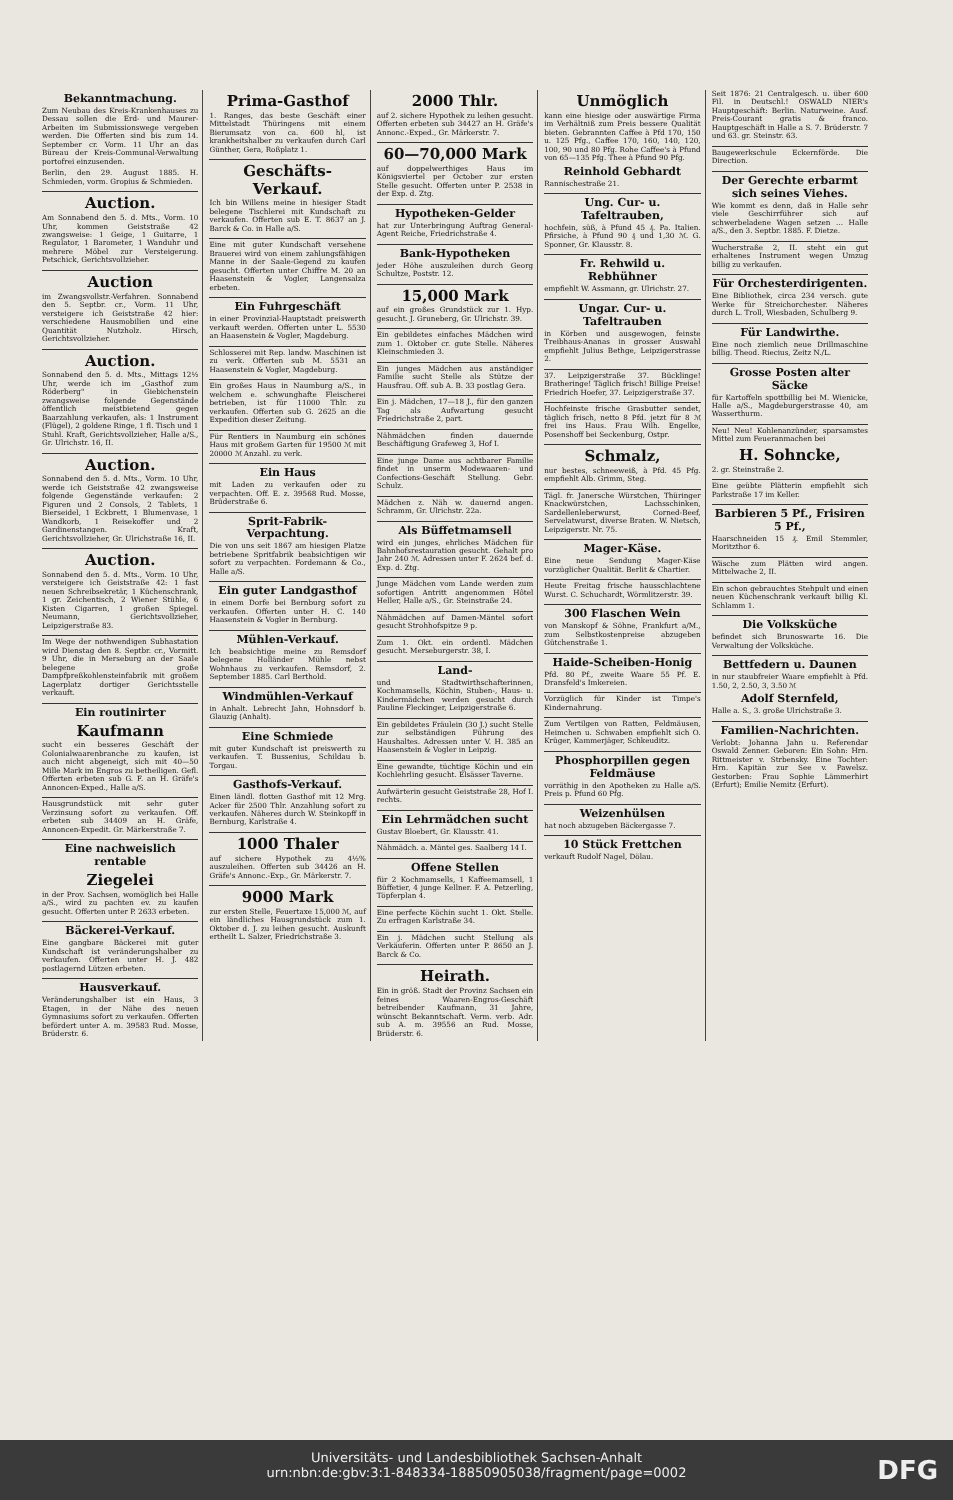Bekanntmachung.
Zum Neubau des Kreis-Krankenhauses zu Dessau sollen die Erd- und Maurer-Arbeiten im Submissionswege vergeben werden. Die Offerten sind bis zum 14. September cr. Vorm. 11 Uhr an das Büreau der Kreis-Communal-Verwaltung portofrei einzusenden.
Berlin, den 29. August 1885. H. Schmieden, vorm. Gropius & Schmieden.
Auction.
Am Sonnabend den 5. d. Mts., Vorm. 10 Uhr, kommen Geiststraße 42 zwangsweise: 1 Geige, 1 Guitarre, 1 Regulator, 1 Barometer, 1 Wanduhr und mehrere Möbel zur Versteigerung. Petschick, Gerichtsvollzieher.
Auction
im Zwangsvollstr.-Verfahren. Sonnabend den 5. Septbr. cr., Vorm. 11 Uhr, versteigere ich Geiststraße 42 hier: verschiedene Hausmobilien und eine Quantität Nutzholz. Hirsch, Gerichtsvollzieher.
Auction.
Sonnabend den 5. d. Mts., Mittags 12½ Uhr, werde ich im „Gasthof zum Röderberg" in Giebichenstein zwangsweise folgende Gegenstände öffentlich meistbietend gegen Baarzahlung verkaufen, als: 1 Instrument (Flügel), 2 goldene Ringe, 1 fl. Tisch und 1 Stuhl. Kraft, Gerichtsvollzieher, Halle a/S., Gr. Ulrichstr. 16, II.
Auction.
Sonnabend den 5. d. Mts., Vorm. 10 Uhr, werde ich Geiststraße 42 zwangsweise folgende Gegenstände verkaufen: 2 Figuren und 2 Consols, 2 Tablets, 1 Bierseidel, 1 Eckbrett, 1 Blumenvase, 1 Wandkorb, 1 Reisekoffer und 2 Gardinenstangen. Kraft, Gerichtsvollzieher, Gr. Ulrichstraße 16, II.
Auction.
Sonnabend den 5. d. Mts., Vorm. 10 Uhr, versteigere ich Geiststraße 42: 1 fast neuen Schreibsekretär, 1 Küchenschrank, 1 gr. Zeichentisch, 2 Wiener Stühle, 6 Kisten Cigarren, 1 großen Spiegel. Neumann, Gerichtsvollzieher, Leipzigerstraße 83.
Im Wege der nothwendigen Subhastation wird Dienstag den 8. Septbr. cr., Vormitt. 9 Uhr, die in Merseburg an der Saale belegene große Dampfpreßkohlensteinfabrik mit großem Lagerplatz dortiger Gerichtsstelle verkauft.
Ein routinirter
Kaufmann
sucht ein besseres Geschäft der Colonialwaarenbranche zu kaufen, ist auch nicht abgeneigt, sich mit 40—50 Mille Mark im Engros zu betheiligen. Gefl. Offerten erbeten sub G. F. an H. Gräfe's Annoncen-Exped., Halle a/S.
Hausgrundstück mit sehr guter Verzinsung sofort zu verkaufen. Off. erbeten sub 34409 an H. Gräfe, Annoncen-Expedit. Gr. Märkerstraße 7.
Eine nachweislich rentable
Ziegelei
in der Prov. Sachsen, womöglich bei Halle a/S., wird zu pachten ev. zu kaufen gesucht. Offerten unter P. 2633 erbeten.
Bäckerei-Verkauf.
Eine gangbare Bäckerei mit guter Kundschaft ist veränderungshalber zu verkaufen. Offerten unter H. J. 482 postlagernd Lützen erbeten.
Hausverkauf.
Veränderungshalber ist ein Haus, 3 Etagen, in der Nähe des neuen Gymnasiums sofort zu verkaufen. Offerten befördert unter A. m. 39583 Rud. Mosse, Brüderstr. 6.
Prima-Gasthof
1. Ranges, das beste Geschäft einer Mittelstadt Thüringens mit einem Bierumsatz von ca. 600 hl, ist krankheitshalber zu verkaufen durch Carl Günther, Gera, Roßplatz 1.
Geschäfts-Verkauf.
Ich bin Willens meine in hiesiger Stadt belegene Tischlerei mit Kundschaft zu verkaufen. Offerten sub E. T. 8637 an J. Barck & Co. in Halle a/S.
Eine mit guter Kundschaft versehene Brauerei wird von einem zahlungsfähigen Manne in der Saale-Gegend zu kaufen gesucht. Offerten unter Chiffre M. 20 an Haasenstein & Vogler, Langensalza erbeten.
Ein Fuhrgeschäft
in einer Provinzial-Hauptstadt preiswerth verkauft werden. Offerten unter L. 5530 an Haasenstein & Vogler, Magdeburg.
Schlosserei mit Rep. landw. Maschinen ist zu verk. Offerten sub M. 5531 an Haasenstein & Vogler, Magdeburg.
Ein großes Haus in Naumburg a/S., in welchem e. schwunghafte Fleischerei betrieben, ist für 11000 Thlr. zu verkaufen. Offerten sub G. 2625 an die Expedition dieser Zeitung.
Für Rentiers in Naumburg ein schönes Haus mit großem Garten für 19500 ℳ mit 20000 ℳ Anzahl. zu verk.
Ein Haus
mit Laden zu verkaufen oder zu verpachten. Off. E. z. 39568 Rud. Mosse, Brüderstraße 6.
Sprit-Fabrik-Verpachtung.
Die von uns seit 1867 am hiesigen Platze betriebene Spritfabrik beabsichtigen wir sofort zu verpachten. Fordemann & Co., Halle a/S.
Ein guter Landgasthof
in einem Dorfe bei Bernburg sofort zu verkaufen. Offerten unter H. C. 140 Haasenstein & Vogler in Bernburg.
Mühlen-Verkauf.
Ich beabsichtige meine zu Remsdorf belegene Holländer Mühle nebst Wohnhaus zu verkaufen. Remsdorf, 2. September 1885. Carl Berthold.
Windmühlen-Verkauf
in Anhalt. Lebrecht Jahn, Hohnsdorf b. Glauzig (Anhalt).
Eine Schmiede
mit guter Kundschaft ist preiswerth zu verkaufen. T. Bussenius, Schildau b. Torgau.
Gasthofs-Verkauf.
Einen ländl. flotten Gasthof mit 12 Mrg. Acker für 2500 Thlr. Anzahlung sofort zu verkaufen. Näheres durch W. Steinkopff in Bernburg, Karlstraße 4.
1000 Thaler
auf sichere Hypothek zu 4½% auszuleihen. Offerten sub 34426 an H. Gräfe's Annonc.-Exp., Gr. Märkerstr. 7.
9000 Mark
zur ersten Stelle, Feuertaxe 15,000 ℳ, auf ein ländliches Hausgrundstück zum 1. Oktober d. J. zu leihen gesucht. Auskunft ertheilt L. Salzer, Friedrichstraße 3.
2000 Thlr.
auf 2. sichere Hypothek zu leihen gesucht. Offerten erbeten sub 34427 an H. Gräfe's Annonc.-Exped., Gr. Märkerstr. 7.
60—70,000 Mark
auf doppelwerthiges Haus im Königsviertel per October zur ersten Stelle gesucht. Offerten unter P. 2538 in der Exp. d. Ztg.
Hypotheken-Gelder
hat zur Unterbringung Auftrag General-Agent Reiche, Friedrichstraße 4.
Bank-Hypotheken
jeder Höhe auszuleihen durch Georg Schultze, Poststr. 12.
15,000 Mark
auf ein großes Grundstück zur 1. Hyp. gesucht. J. Gruneberg, Gr. Ulrichstr. 39.
Ein gebildetes einfaches Mädchen wird zum 1. Oktober cr. gute Stelle. Näheres Kleinschmieden 3.
Ein junges Mädchen aus anständiger Familie sucht Stelle als Stütze der Hausfrau. Off. sub A. B. 33 postlag Gera.
Ein j. Mädchen, 17—18 J., für den ganzen Tag als Aufwartung gesucht Friedrichstraße 2, part.
Nähmädchen finden dauernde Beschäftigung Grafeweg 3, Hof I.
Eine junge Dame aus achtbarer Familie findet in unserm Modewaaren- und Confections-Geschäft Stellung. Gebr. Schulz.
Mädchen z. Näh w. dauernd angen. Schramm, Gr. Ulrichstr. 22a.
Als Büffetmamsell
wird ein junges, ehrliches Mädchen für Bahnhofsrestauration gesucht. Gehalt pro Jahr 240 ℳ. Adressen unter F. 2624 bef. d. Exp. d. Ztg.
Junge Mädchen vom Lande werden zum sofortigen Antritt angenommen Hôtel Heller, Halle a/S., Gr. Steinstraße 24.
Nähmädchen auf Damen-Mäntel sofort gesucht Strohhofspitze 9 p.
Zum 1. Okt. ein ordentl. Mädchen gesucht. Merseburgerstr. 38, I.
Land-
und Stadtwirthschafterinnen, Kochmamsells, Köchin, Stuben-, Haus- u. Kindermädchen werden gesucht durch Pauline Fleckinger, Leipzigerstraße 6.
Ein gebildetes Fräulein (30 J.) sucht Stelle zur selbständigen Führung des Haushaltes. Adressen unter V. H. 385 an Haasenstein & Vogler in Leipzig.
Eine gewandte, tüchtige Köchin und ein Kochlehrling gesucht. Elsässer Taverne.
Aufwärterin gesucht Geiststraße 28, Hof I. rechts.
Ein Lehrmädchen sucht
Gustav Bloebert, Gr. Klausstr. 41.
Nähmädch. a. Mäntel ges. Saalberg 14 I.
Offene Stellen
für 2 Kochmamsells, 1 Kaffeemamsell, 1 Büffetier, 4 junge Kellner. F. A. Petzerling, Töpferplan 4.
Eine perfecte Köchin sucht 1. Okt. Stelle. Zu erfragen Karlstraße 34.
Ein j. Mädchen sucht Stellung als Verkäuferin. Offerten unter P. 8650 an J. Barck & Co.
Heirath.
Ein in größ. Stadt der Provinz Sachsen ein feines Waaren-Engros-Geschäft betreibender Kaufmann, 31 Jahre, wünscht Bekanntschaft. Verm. verb. Adr. sub A. m. 39556 an Rud. Mosse, Brüderstr. 6.
Unmöglich
kann eine hiesige oder auswärtige Firma im Verhältniß zum Preis bessere Qualität bieten. Gebrannten Caffee à Pfd 170, 150 u. 125 Pfg., Caffee 170, 160, 140, 120, 100, 90 und 80 Pfg. Rohe Caffee's à Pfund von 65—135 Pfg. Thee à Pfund 90 Pfg.
Reinhold Gebhardt
Rannischestraße 21.
Ung. Cur- u. Tafeltrauben,
hochfein, süß, à Pfund 45 ₰. Pa. Italien. Pfirsiche, à Pfund 90 ₰ und 1,30 ℳ. G. Sponner, Gr. Klausstr. 8.
Fr. Rehwild u. Rebhühner
empfiehlt W. Assmann, gr. Ulrichstr. 27.
Ungar. Cur- u. Tafeltrauben
in Körben und ausgewogen, feinste Treibhaus-Ananas in grosser Auswahl empfiehlt Julius Bethge, Leipzigerstrasse 2.
37. Leipzigerstraße 37. Bücklinge! Bratheringe! Täglich frisch! Billige Preise! Friedrich Hoefer, 37. Leipzigerstraße 37.
Hochfeinste frische Grasbutter sendet, täglich frisch, netto 8 Pfd. jetzt für 8 ℳ frei ins Haus. Frau Wilh. Engelke, Posenshoff bei Seckenburg, Ostpr.
Schmalz,
nur bestes, schneeweiß, à Pfd. 45 Pfg. empfiehlt Alb. Grimm, Steg.
Tägl. fr. Janersche Würstchen, Thüringer Knackwürstchen, Lachsschinken, Sardellenleberwurst, Corned-Beef, Servelatwurst, diverse Braten. W. Nietsch, Leipzigerstr. Nr. 75.
Mager-Käse.
Eine neue Sendung Mager-Käse vorzüglicher Qualität. Berlit & Chartier.
Heute Freitag frische hausschlachtene Wurst. C. Schuchardt, Wörmlitzerstr. 39.
300 Flaschen Wein
von Manskopf & Söhne, Frankfurt a/M., zum Selbstkostenpreise abzugeben Gütchenstraße 1.
Haide-Scheiben-Honig
Pfd. 80 Pf., zweite Waare 55 Pf. E. Dransfeld's Imkereien.
Vorzüglich für Kinder ist Timpe's Kindernahrung.
Zum Vertilgen von Ratten, Feldmäusen, Heimchen u. Schwaben empfiehlt sich O. Krüger, Kammerjäger, Schkeuditz.
Phosphorpillen gegen Feldmäuse
vorräthig in den Apotheken zu Halle a/S. Preis p. Pfund 60 Pfg.
Weizenhülsen
hat noch abzugeben Bäckergasse 7.
10 Stück Frettchen
verkauft Rudolf Nagel, Dölau.
Seit 1876: 21 Centralgesch. u. über 600 Fil. in Deutschl.! OSWALD NIER's Hauptgeschäft: Berlin. Naturweine. Ausf. Preis-Courant gratis & franco. Hauptgeschäft in Halle a S. 7. Brüderstr. 7 und 63. gr. Steinstr. 63.
Baugewerkschule Eckernförde. Die Direction.
Der Gerechte erbarmt sich seines Viehes.
Wie kommt es denn, daß in Halle sehr viele Geschirrführer sich auf schwerbeladene Wagen setzen ... Halle a/S., den 3. Septbr. 1885. F. Dietze.
Wucherstraße 2, II. steht ein gut erhaltenes Instrument wegen Umzug billig zu verkaufen.
Für Orchesterdirigenten.
Eine Bibliothek, circa 234 versch. gute Werke für Streichorchester. Näheres durch L. Troll, Wiesbaden, Schulberg 9.
Für Landwirthe.
Eine noch ziemlich neue Drillmaschine billig. Theod. Riecius, Zeitz N./L.
Grosse Posten alter Säcke
für Kartoffeln spottbillig bei M. Wienicke, Halle a/S., Magdeburgerstrasse 40, am Wasserthurm.
Neu! Neu! Kohlenanzünder, sparsamstes Mittel zum Feueranmachen bei
H. Sohncke,
2. gr. Steinstraße 2.
Eine geübte Plätterin empfiehlt sich Parkstraße 17 im Keller.
Barbieren 5 Pf., Frisiren 5 Pf.,
Haarschneiden 15 ₰. Emil Stemmler, Moritzthor 6.
Wäsche zum Plätten wird angen. Mittelwache 2, II.
Ein schon gebrauchtes Stehpult und einen neuen Küchenschrank verkauft billig Kl. Schlamm 1.
Die Volksküche
befindet sich Brunoswarte 16. Die Verwaltung der Volksküche.
Bettfedern u. Daunen
in nur staubfreier Waare empfiehlt à Pfd. 1.50, 2, 2.50, 3, 3.50 ℳ
Adolf Sternfeld,
Halle a. S., 3. große Ulrichstraße 3.
Familien-Nachrichten.
Verlobt: Johanna Jahn u. Referendar Oswald Zenner. Geboren: Ein Sohn: Hrn. Rittmeister v. Strbensky. Eine Tochter: Hrn. Kapitän zur See v. Pawelsz. Gestorben: Frau Sophie Lämmerhirt (Erfurt); Emilie Nemitz (Erfurt).
Universitäts- und Landesbibliothek Sachsen-Anhalt
urn:nbn:de:gbv:3:1-848334-18850905038/fragment/page=0002
DFG